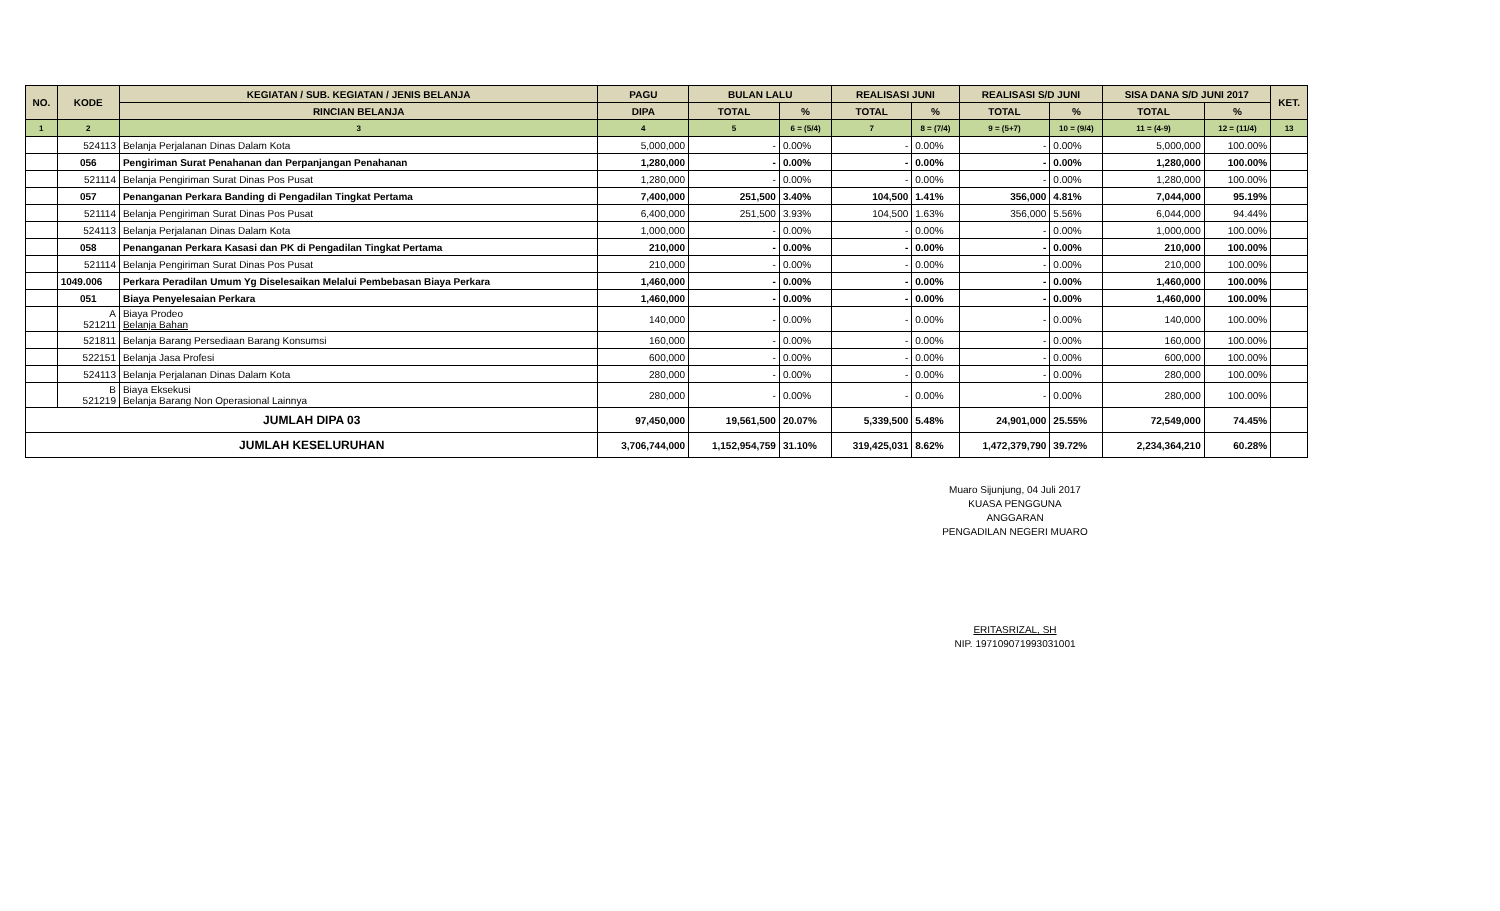| NO. | KODE | KEGIATAN / SUB. KEGIATAN / JENIS BELANJA | PAGU | BULAN LALU | | REALISASI JUNI | | REALISASI S/D JUNI | | SISA DANA S/D JUNI 2017 | | KET. |
| --- | --- | --- | --- | --- | --- | --- | --- | --- | --- | --- | --- | --- |
| | | RINCIAN BELANJA | DIPA | TOTAL | % | TOTAL | % | TOTAL | % | TOTAL | % | |
| 1 | 2 | 3 | 4 | 5 | 6 = (5/4) | 7 | 8 = (7/4) | 9 = (5+7) | 10 = (9/4) | 11 = (4-9) | 12 = (11/4) | 13 |
| | 524113 | Belanja Perjalanan Dinas Dalam Kota | 5,000,000 | - | 0.00% | - | 0.00% | - | 0.00% | 5,000,000 | 100.00% | |
| | 056 | Pengiriman Surat Penahanan dan Perpanjangan Penahanan | 1,280,000 | - | 0.00% | - | 0.00% | - | 0.00% | 1,280,000 | 100.00% | |
| | 521114 | Belanja Pengiriman Surat Dinas Pos Pusat | 1,280,000 | - | 0.00% | - | 0.00% | - | 0.00% | 1,280,000 | 100.00% | |
| | 057 | Penanganan Perkara Banding di Pengadilan Tingkat Pertama | 7,400,000 | 251,500 | 3.40% | 104,500 | 1.41% | 356,000 | 4.81% | 7,044,000 | 95.19% | |
| | 521114 | Belanja Pengiriman Surat Dinas Pos Pusat | 6,400,000 | 251,500 | 3.93% | 104,500 | 1.63% | 356,000 | 5.56% | 6,044,000 | 94.44% | |
| | 524113 | Belanja Perjalanan Dinas Dalam Kota | 1,000,000 | - | 0.00% | - | 0.00% | - | 0.00% | 1,000,000 | 100.00% | |
| | 058 | Penanganan Perkara Kasasi dan PK di Pengadilan Tingkat Pertama | 210,000 | - | 0.00% | - | 0.00% | - | 0.00% | 210,000 | 100.00% | |
| | 521114 | Belanja Pengiriman Surat Dinas Pos Pusat | 210,000 | - | 0.00% | - | 0.00% | - | 0.00% | 210,000 | 100.00% | |
| | 1049.006 | Perkara Peradilan Umum Yg Diselesaikan Melalui Pembebasan Biaya Perkara | 1,460,000 | - | 0.00% | - | 0.00% | - | 0.00% | 1,460,000 | 100.00% | |
| | 051 | Biaya Penyelesaian Perkara | 1,460,000 | - | 0.00% | - | 0.00% | - | 0.00% | 1,460,000 | 100.00% | |
| | A 521211 | Biaya Prodeo Belanja Bahan | 140,000 | - | 0.00% | - | 0.00% | - | 0.00% | 140,000 | 100.00% | |
| | 521811 | Belanja Barang Persediaan Barang Konsumsi | 160,000 | - | 0.00% | - | 0.00% | - | 0.00% | 160,000 | 100.00% | |
| | 522151 | Belanja Jasa Profesi | 600,000 | - | 0.00% | - | 0.00% | - | 0.00% | 600,000 | 100.00% | |
| | 524113 | Belanja Perjalanan Dinas Dalam Kota | 280,000 | - | 0.00% | - | 0.00% | - | 0.00% | 280,000 | 100.00% | |
| | B 521219 | Biaya Eksekusi Belanja Barang Non Operasional Lainnya | 280,000 | - | 0.00% | - | 0.00% | - | 0.00% | 280,000 | 100.00% | |
| JUMLAH DIPA 03 | | | 97,450,000 | 19,561,500 | 20.07% | 5,339,500 | 5.48% | 24,901,000 | 25.55% | 72,549,000 | 74.45% | |
| JUMLAH KESELURUHAN | | | 3,706,744,000 | 1,152,954,759 | 31.10% | 319,425,031 | 8.62% | 1,472,379,790 | 39.72% | 2,234,364,210 | 60.28% | |
Muaro Sijunjung, 04 Juli 2017
KUASA PENGGUNA ANGGARAN
PENGADILAN NEGERI MUARO
ERITASRIZAL, SH
NIP. 197109071993031001